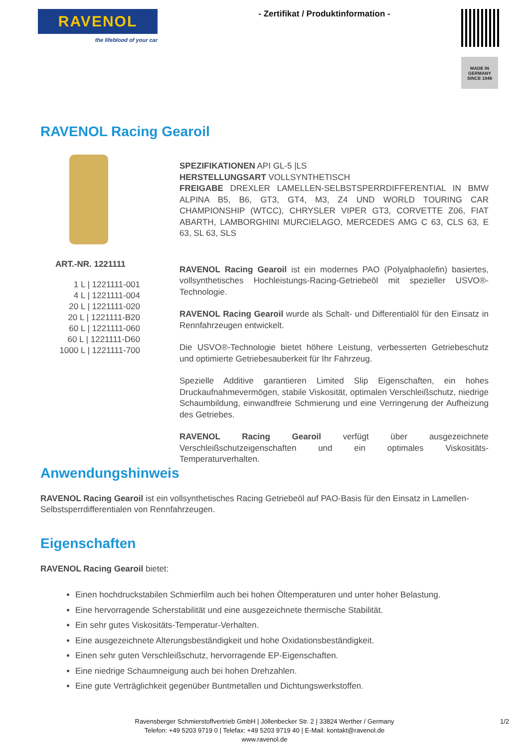RAVENOL
the lifeblood of your car
- Zertifikat / Produktinformation -
MADE IN
GERMANY
SINCE 1946
RAVENOL Racing Gearoil
ART.-NR. 1221111
1 L | 1221111-001
4 L | 1221111-004
20 L | 1221111-020
20 L | 1221111-B20
60 L | 1221111-060
60 L | 1221111-D60
1000 L | 1221111-700
SPEZIFIKATIONEN API GL-5 |LS
HERSTELLUNGSART VOLLSYNTHETISCH
FREIGABE DREXLER LAMELLEN-SELBSTSPERRDIFFERENTIAL IN BMW ALPINA B5, B6, GT3, GT4, M3, Z4 UND WORLD TOURING CAR CHAMPIONSHIP (WTCC), CHRYSLER VIPER GT3, CORVETTE Z06, FIAT ABARTH, LAMBORGHINI MURCIELAGO, MERCEDES AMG C 63, CLS 63, E 63, SL 63, SLS
RAVENOL Racing Gearoil ist ein modernes PAO (Polyalphaolefin) basiertes, vollsynthetisches Hochleistungs-Racing-Getriebeöl mit spezieller USVO®-Technologie.
RAVENOL Racing Gearoil wurde als Schalt- und Differentialöl für den Einsatz in Rennfahrzeugen entwickelt.
Die USVO®-Technologie bietet höhere Leistung, verbesserten Getriebeschutz und optimierte Getriebesauberkeit für Ihr Fahrzeug.
Spezielle Additive garantieren Limited Slip Eigenschaften, ein hohes Druckaufnahmevermögen, stabile Viskosität, optimalen Verschleißschutz, niedrige Schaumbildung, einwandfreie Schmierung und eine Verringerung der Aufheizung des Getriebes.
RAVENOL Racing Gearoil verfügt über ausgezeichnete Verschleißschutzeigenschaften und ein optimales Viskositäts-Temperaturverhalten.
Anwendungshinweis
RAVENOL Racing Gearoil ist ein vollsynthetisches Racing Getriebeöl auf PAO-Basis für den Einsatz in Lamellen-Selbstsperrdifferentialen von Rennfahrzeugen.
Eigenschaften
RAVENOL Racing Gearoil bietet:
Einen hochdruckstabilen Schmierfilm auch bei hohen Öltemperaturen und unter hoher Belastung.
Eine hervorragende Scherstabilität und eine ausgezeichnete thermische Stabilität.
Ein sehr gutes Viskositäts-Temperatur-Verhalten.
Eine ausgezeichnete Alterungsbeständigkeit und hohe Oxidationsbeständigkeit.
Einen sehr guten Verschleißschutz, hervorragende EP-Eigenschaften.
Eine niedrige Schaumneigung auch bei hohen Drehzahlen.
Eine gute Verträglichkeit gegenüber Buntmetallen und Dichtungswerkstoffen.
Ravensberger Schmierstoffvertrieb GmbH | Jöllenbecker Str. 2 | 33824 Werther / Germany
Telefon: +49 5203 9719 0 | Telefax: +49 5203 9719 40 | E-Mail: kontakt@ravenol.de
www.ravenol.de
1/2